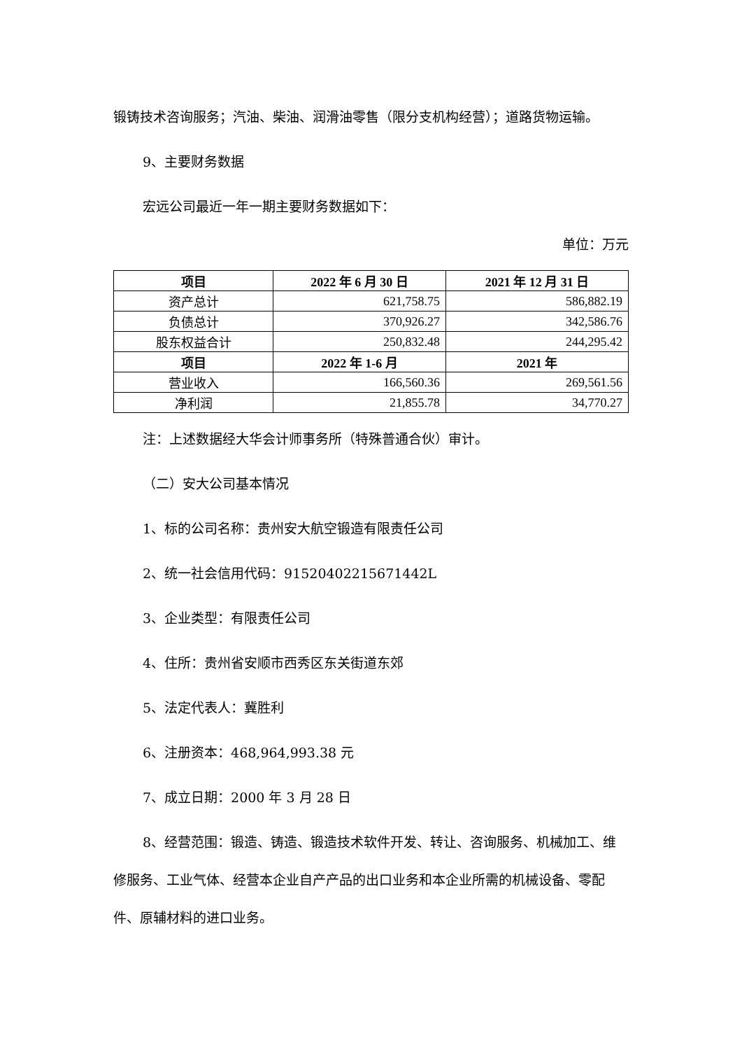锻铸技术咨询服务；汽油、柴油、润滑油零售（限分支机构经营）；道路货物运输。
9、主要财务数据
宏远公司最近一年一期主要财务数据如下：
单位：万元
| 项目 | 2022 年 6 月 30 日 | 2021 年 12 月 31 日 |
| --- | --- | --- |
| 资产总计 | 621,758.75 | 586,882.19 |
| 负债总计 | 370,926.27 | 342,586.76 |
| 股东权益合计 | 250,832.48 | 244,295.42 |
| 项目 | 2022 年 1-6 月 | 2021 年 |
| 营业收入 | 166,560.36 | 269,561.56 |
| 净利润 | 21,855.78 | 34,770.27 |
注：上述数据经大华会计师事务所（特殊普通合伙）审计。
（二）安大公司基本情况
1、标的公司名称：贵州安大航空锻造有限责任公司
2、统一社会信用代码：91520402215671442L
3、企业类型：有限责任公司
4、住所：贵州省安顺市西秀区东关街道东郊
5、法定代表人：冀胜利
6、注册资本：468,964,993.38 元
7、成立日期：2000 年 3 月 28 日
8、经营范围：锻造、铸造、锻造技术软件开发、转让、咨询服务、机械加工、维修服务、工业气体、经营本企业自产产品的出口业务和本企业所需的机械设备、零配件、原辅材料的进口业务。